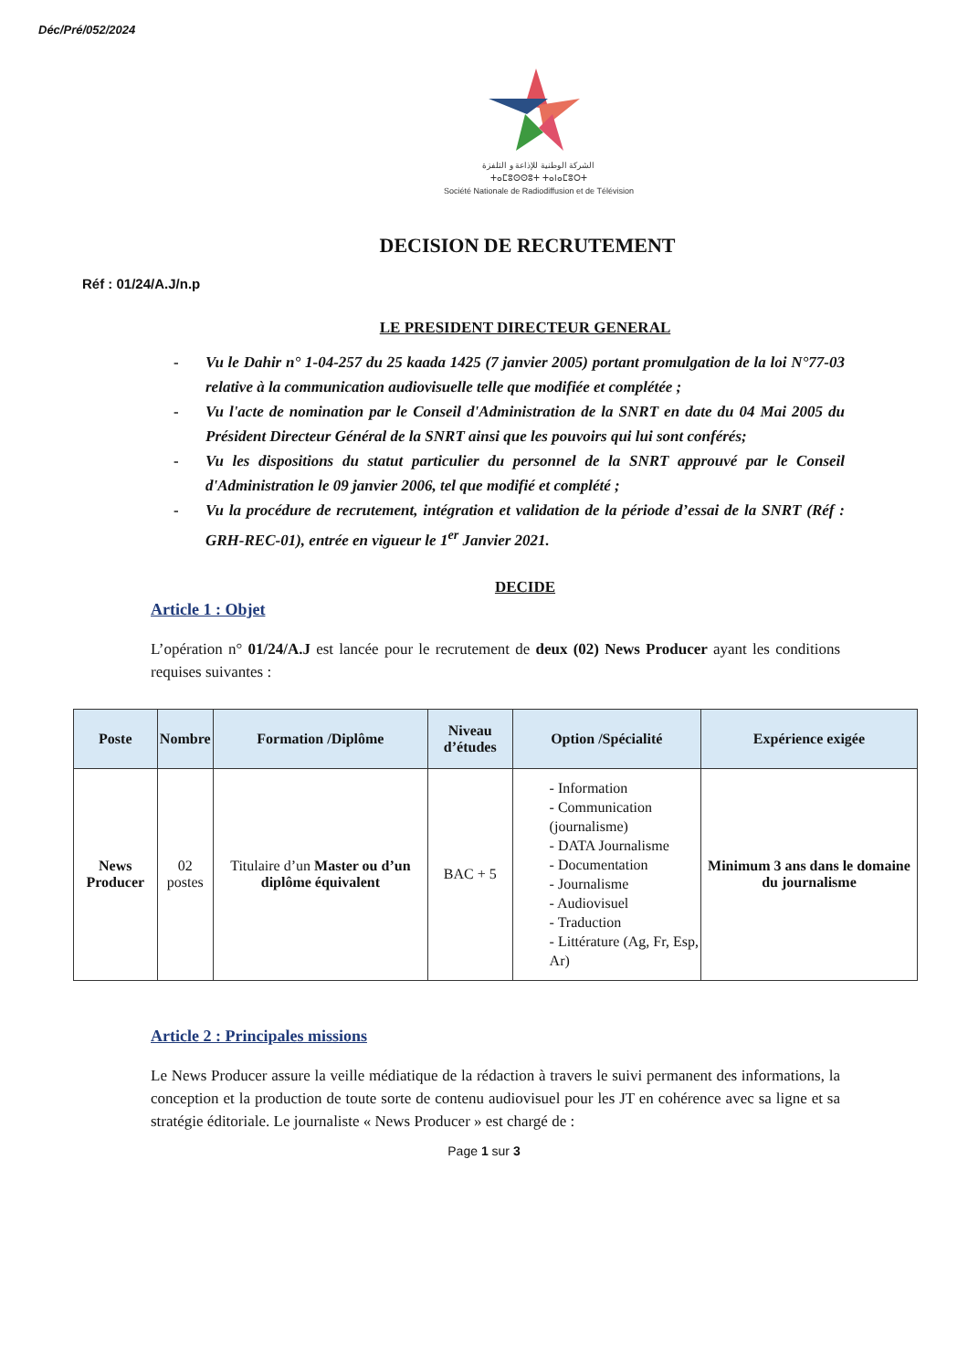Déc/Pré/052/2024
الشركة الوطنية للإذاعة و التلفزة
ⵜⴰⵎⵓⵙⵙⵓⵜ ⵜⴰⵏⴰⵎⵓⵔⵜ
Société Nationale de Radiodiffusion et de Télévision
DECISION DE RECRUTEMENT
Réf : 01/24/A.J/n.p
LE PRESIDENT DIRECTEUR GENERAL
- Vu le Dahir n° 1-04-257 du 25 kaada 1425 (7 janvier 2005) portant promulgation de la loi N°77-03 relative à la communication audiovisuelle telle que modifiée et complétée ;
- Vu l'acte de nomination par le Conseil d'Administration de la SNRT en date du 04 Mai 2005 du Président Directeur Général de la SNRT ainsi que les pouvoirs qui lui sont conférés;
- Vu les dispositions du statut particulier du personnel de la SNRT approuvé par le Conseil d'Administration le 09 janvier 2006, tel que modifié et complété ;
- Vu la procédure de recrutement, intégration et validation de la période d’essai de la SNRT (Réf : GRH-REC-01), entrée en vigueur le 1<sup>er</sup> Janvier 2021.
DECIDE
Article 1 : Objet
L’opération n° 01/24/A.J est lancée pour le recrutement de deux (02) News Producer ayant les conditions requises suivantes :
| Poste | Nombre | Formation /Diplôme | Niveau d’études | Option /Spécialité | Expérience exigée |
| --- | --- | --- | --- | --- | --- |
| News Producer | 02 postes | Titulaire d’un Master ou d’un diplôme équivalent | BAC + 5 | - Information - Communication (journalisme) - DATA Journalisme - Documentation - Journalisme - Audiovisuel - Traduction - Littérature (Ag, Fr, Esp, Ar) | Minimum 3 ans dans le domaine du journalisme |
Article 2 : Principales missions
Le News Producer assure la veille médiatique de la rédaction à travers le suivi permanent des informations, la conception et la production de toute sorte de contenu audiovisuel pour les JT en cohérence avec sa ligne et sa stratégie éditoriale. Le journaliste « News Producer » est chargé de :
Page 1 sur 3